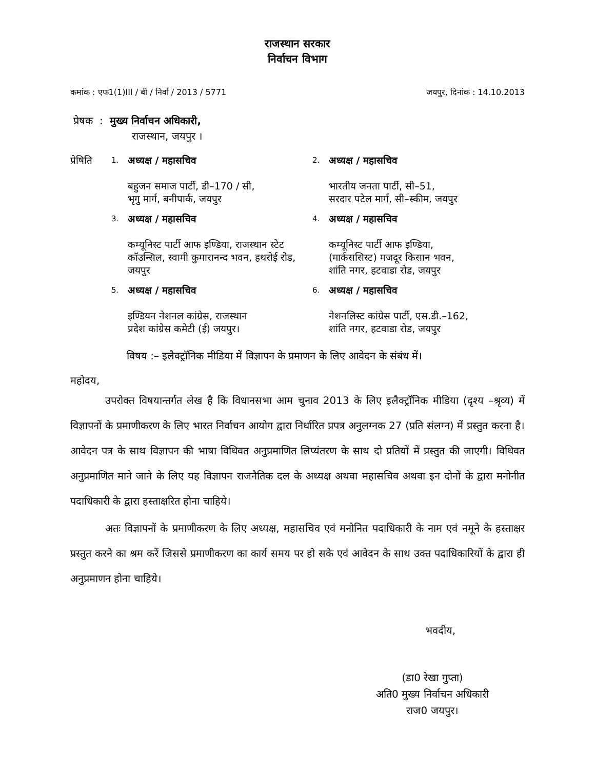राजस्थान सरकार
निर्वाचन विभाग
कमांक : एफ1(1)III / बी / निर्वा / 2013 / 5771 जयपुर, दिनांक : 14.10.2013
प्रेषक : मुख्य निर्वाचन अधिकारी,
राजस्थान, जयपुर ।
| प्रेषिति | 1. | अध्यक्ष / महासचिव बहुजन समाज पार्टी, डी–170 / सी, भृगु मार्ग, बनीपार्क, जयपुर | 2. | अध्यक्ष / महासचिव भारतीय जनता पार्टी, सी–51, सरदार पटेल मार्ग, सी–स्कीम, जयपुर |
| | 3. | अध्यक्ष / महासचिव कम्यूनिस्ट पार्टी आफ इण्डिया, राजस्थान स्टेट कॉउन्सिल, स्वामी कुमारानन्द भवन, हथरोई रोड, जयपुर | 4. | अध्यक्ष / महासचिव कम्यूनिस्ट पार्टी आफ इण्डिया, (मार्कससिस्ट) मजदूर किसान भवन, शांति नगर, हटवाडा रोड, जयपुर |
| | 5. | अध्यक्ष / महासचिव इण्डियन नेशनल कांग्रेस, राजस्थान प्रदेश कांग्रेस कमेटी (ई) जयपुर। | 6. | अध्यक्ष / महासचिव नेशनलिस्ट कांग्रेस पार्टी, एस.डी.–162, शांति नगर, हटवाडा रोड, जयपुर |
विषय :– इलैक्ट्रॉनिक मीडिया में विज्ञापन के प्रमाणन के लिए आवेदन के संबंध में।
महोदय,
उपरोक्त विषयान्तर्गत लेख है कि विधानसभा आम चुनाव 2013 के लिए इलैक्ट्रॉनिक मीडिया (दृश्य –श्रृव्य) में विज्ञापनों के प्रमाणीकरण के लिए भारत निर्वाचन आयोग द्वारा निर्धारित प्रपत्र अनुलग्नक 27 (प्रति संलग्न) में प्रस्तुत करना है। आवेदन पत्र के साथ विज्ञापन की भाषा विधिवत अनुप्रमाणित लिप्यंतरण के साथ दो प्रतियों में प्रस्तुत की जाएगी। विधिवत अनुप्रमाणित माने जाने के लिए यह विज्ञापन राजनैतिक दल के अध्यक्ष अथवा महासचिव अथवा इन दोनों के द्वारा मनोनीत पदाधिकारी के द्वारा हस्ताक्षरित होना चाहिये।
अतः विज्ञापनों के प्रमाणीकरण के लिए अध्यक्ष, महासचिव एवं मनोनित पदाधिकारी के नाम एवं नमूने के हस्ताक्षर प्रस्तुत करने का श्रम करें जिससे प्रमाणीकरण का कार्य समय पर हो सके एवं आवेदन के साथ उक्त पदाधिकारियों के द्वारा ही अनुप्रमाणन होना चाहिये।
भवदीय,
(डा0 रेखा गुप्ता)
अति0 मुख्य निर्वाचन अधिकारी
राज0 जयपुर।